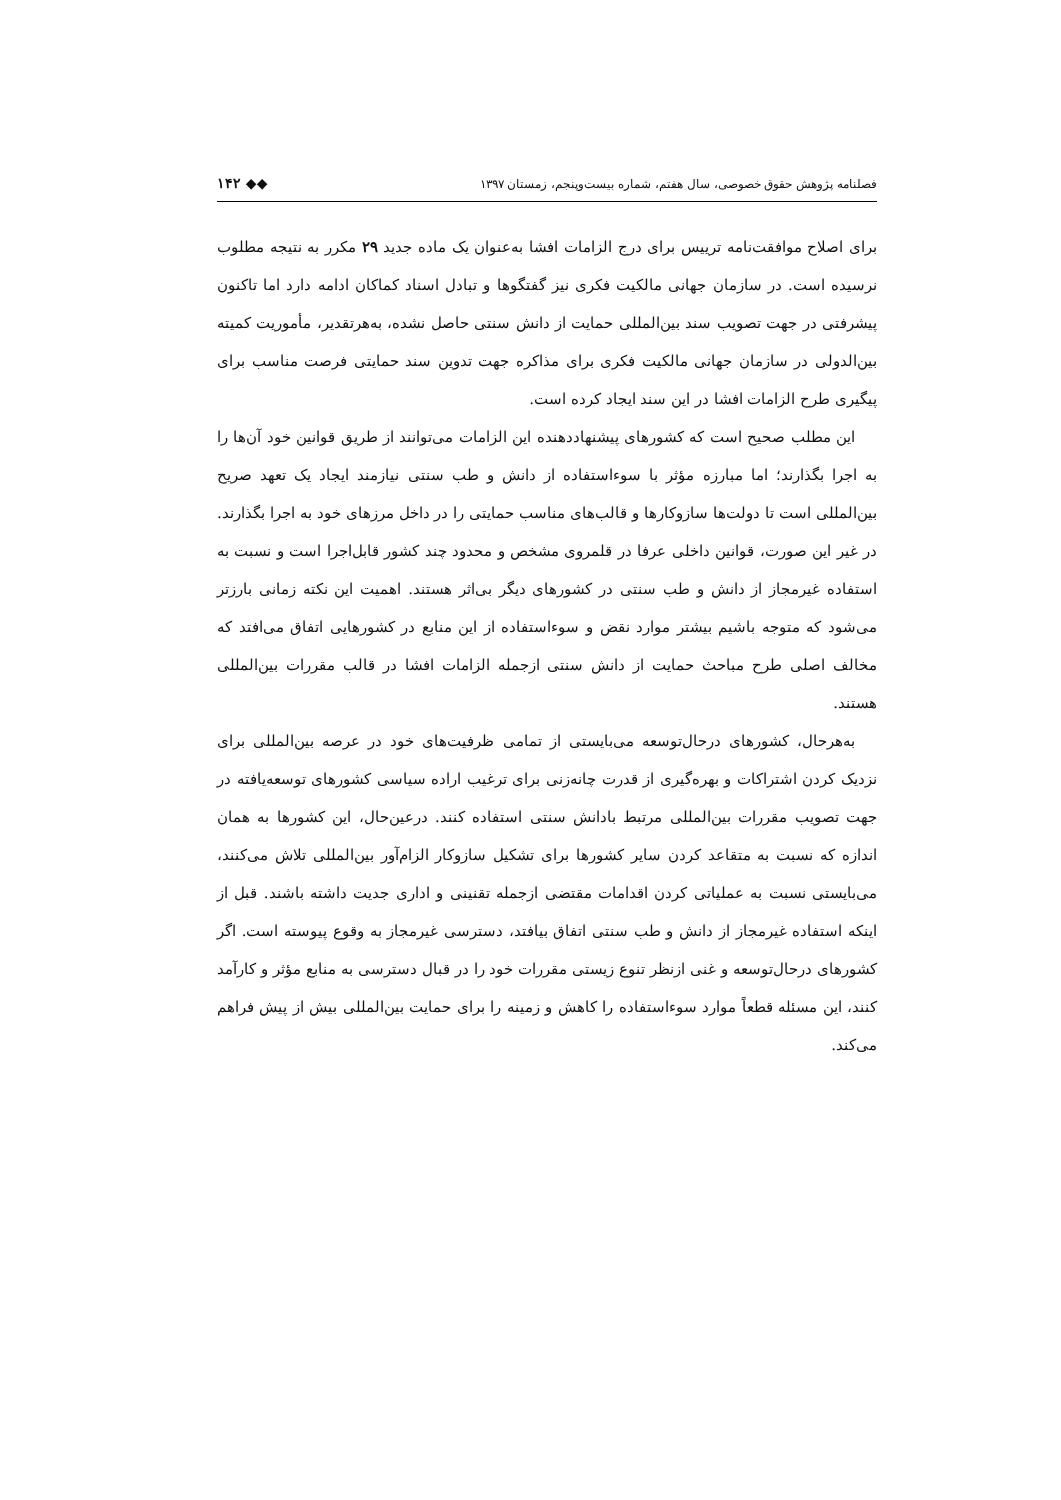فصلنامه پژوهش حقوق خصوصی، سال هفتم، شماره بیست‌وپنجم، زمستان ۱۳۹۷ ◆◆ ۱۴۲
برای اصلاح موافقت‌نامه ترییس برای درج الزامات افشا به‌عنوان یک ماده جدید ۲۹ مکرر به نتیجه مطلوب نرسیده است. در سازمان جهانی مالکیت فکری نیز گفتگوها و تبادل اسناد کماکان ادامه دارد اما تاکنون پیشرفتی در جهت تصویب سند بین‌المللی حمایت از دانش سنتی حاصل نشده، به‌هرتقدیر، مأموریت کمیته بین‌الدولی در سازمان جهانی مالکیت فکری برای مذاکره جهت تدوین سند حمایتی فرصت مناسب برای پیگیری طرح الزامات افشا در این سند ایجاد کرده است.
این مطلب صحیح است که کشورهای پیشنهاددهنده این الزامات می‌توانند از طریق قوانین خود آن‌ها را به اجرا بگذارند؛ اما مبارزه مؤثر با سوءاستفاده از دانش و طب سنتی نیازمند ایجاد یک تعهد صریح بین‌المللی است تا دولت‌ها سازوکارها و قالب‌های مناسب حمایتی را در داخل مرزهای خود به اجرا بگذارند. در غیر این صورت، قوانین داخلی عرفا در قلمروی مشخص و محدود چند کشور قابل‌اجرا است و نسبت به استفاده غیرمجاز از دانش و طب سنتی در کشورهای دیگر بی‌اثر هستند. اهمیت این نکته زمانی بارزتر می‌شود که متوجه باشیم بیشتر موارد نقض و سوءاستفاده از این منابع در کشورهایی اتفاق می‌افتد که مخالف اصلی طرح مباحث حمایت از دانش سنتی ازجمله الزامات افشا در قالب مقررات بین‌المللی هستند.
به‌هرحال، کشورهای درحال‌توسعه می‌بایستی از تمامی ظرفیت‌های خود در عرصه بین‌المللی برای نزدیک کردن اشتراکات و بهره‌گیری از قدرت چانه‌زنی برای ترغیب اراده سیاسی کشورهای توسعه‌یافته در جهت تصویب مقررات بین‌المللی مرتبط بادانش سنتی استفاده کنند. درعین‌حال، این کشورها به همان اندازه که نسبت به متقاعد کردن سایر کشورها برای تشکیل سازوکار الزام‌آور بین‌المللی تلاش می‌کنند، می‌بایستی نسبت به عملیاتی کردن اقدامات مقتضی ازجمله تقنینی و اداری جدیت داشته باشند. قبل از اینکه استفاده غیرمجاز از دانش و طب سنتی اتفاق بیافتد، دسترسی غیرمجاز به وقوع پیوسته است. اگر کشورهای درحال‌توسعه و غنی ازنظر تنوع زیستی مقررات خود را در قبال دسترسی به منابع مؤثر و کارآمد کنند، این مسئله قطعاً موارد سوءاستفاده را کاهش و زمینه را برای حمایت بین‌المللی بیش از پیش فراهم می‌کند.